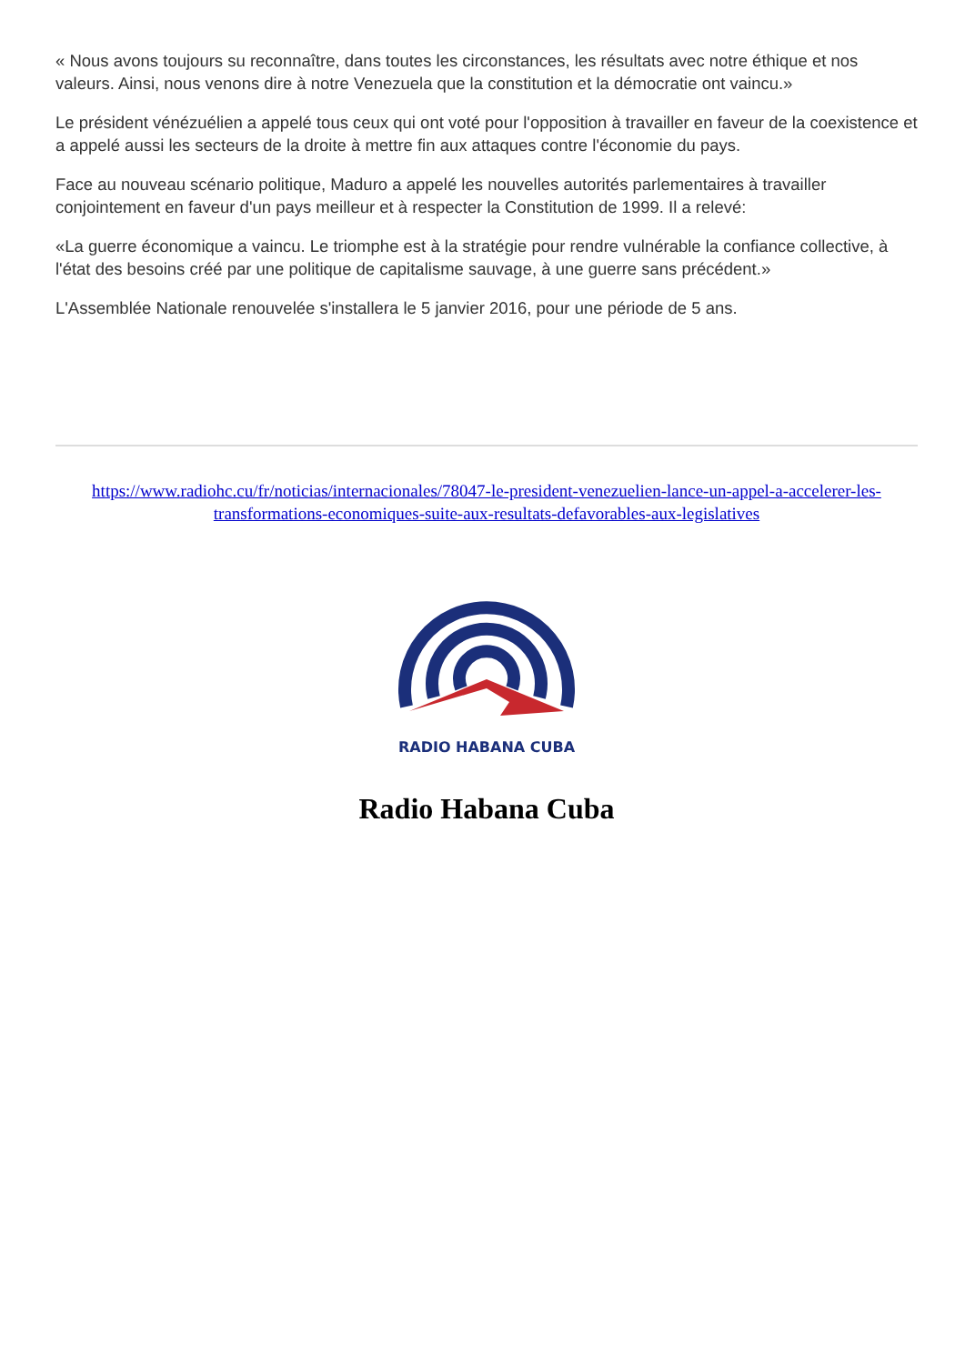« Nous avons toujours su reconnaître, dans toutes les circonstances, les résultats avec notre éthique et nos valeurs. Ainsi, nous venons dire à notre Venezuela que la constitution et la démocratie ont vaincu.»
Le président vénézuélien a appelé tous ceux qui ont voté pour l'opposition à travailler en faveur de la coexistence et a appelé aussi les secteurs de la droite à mettre fin aux attaques contre l'économie du pays.
Face au nouveau scénario politique, Maduro a appelé les nouvelles autorités parlementaires à travailler conjointement en faveur d'un pays meilleur et à respecter la Constitution de 1999. Il a relevé:
«La guerre économique a vaincu. Le triomphe est à la stratégie pour rendre vulnérable la confiance collective, à l'état des besoins créé par une politique de capitalisme sauvage, à une guerre sans précédent.»
L'Assemblée Nationale renouvelée s'installera le 5 janvier 2016, pour une période de 5 ans.
https://www.radiohc.cu/fr/noticias/internacionales/78047-le-president-venezuelien-lance-un-appel-a-accelerer-les-transformations-economiques-suite-aux-resultats-defavorables-aux-legislatives
RADIO HABANA CUBA
Radio Habana Cuba